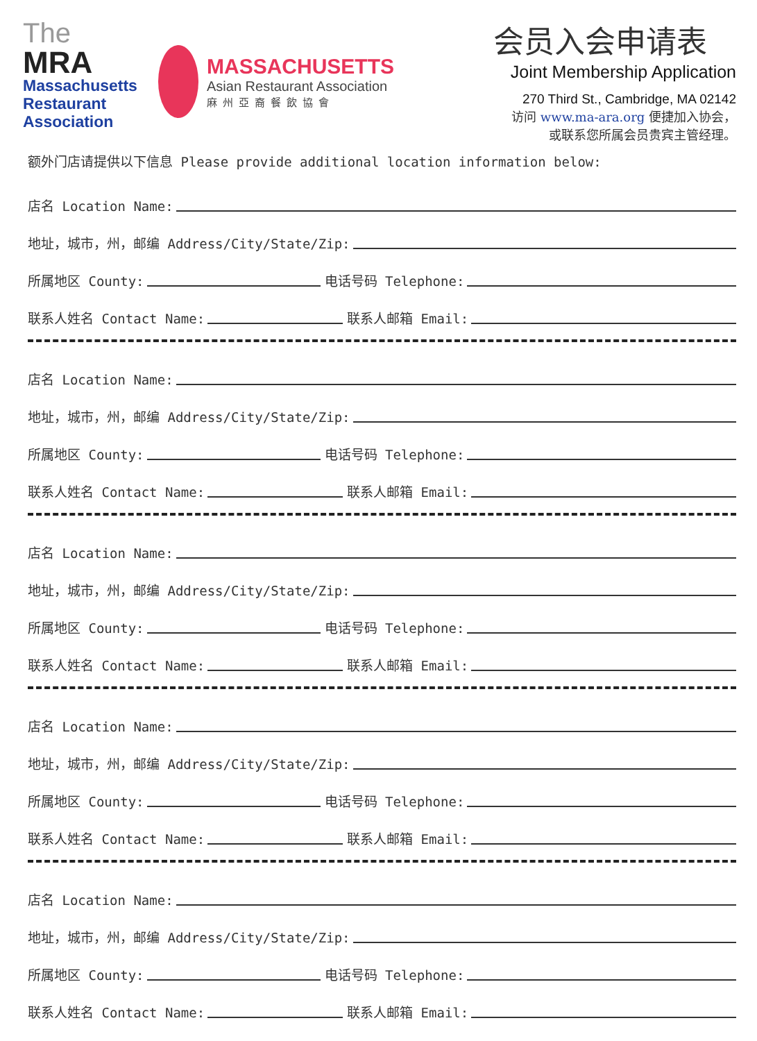The
MRA
Massachusetts
Restaurant
Association
MASSACHUSETTS
Asian Restaurant Association
麻州亞裔餐飲協會
会员入会申请表
Joint Membership Application
270 Third St., Cambridge, MA 02142
访问 www.ma-ara.org 便捷加入协会，
或联系您所属会员贵宾主管经理。
额外门店请提供以下信息 Please provide additional location information below:
店名 Location Name:
地址，城市，州，邮编 Address/City/State/Zip:
所属地区 County: 电话号码 Telephone:
联系人姓名 Contact Name: 联系人邮箱 Email:
店名 Location Name:
地址，城市，州，邮编 Address/City/State/Zip:
所属地区 County: 电话号码 Telephone:
联系人姓名 Contact Name: 联系人邮箱 Email:
店名 Location Name:
地址，城市，州，邮编 Address/City/State/Zip:
所属地区 County: 电话号码 Telephone:
联系人姓名 Contact Name: 联系人邮箱 Email:
店名 Location Name:
地址，城市，州，邮编 Address/City/State/Zip:
所属地区 County: 电话号码 Telephone:
联系人姓名 Contact Name: 联系人邮箱 Email:
店名 Location Name:
地址，城市，州，邮编 Address/City/State/Zip:
所属地区 County: 电话号码 Telephone:
联系人姓名 Contact Name: 联系人邮箱 Email: